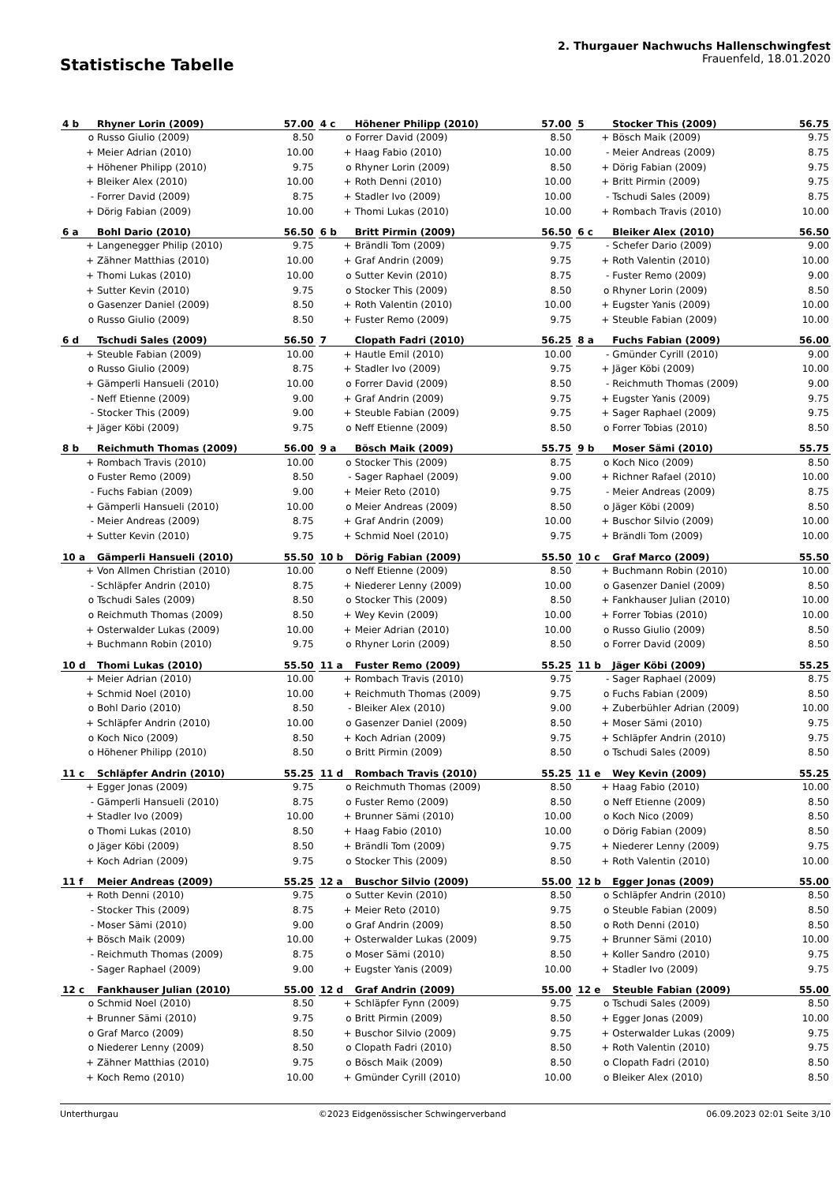Statistische Tabelle
2. Thurgauer Nachwuchs Hallenschwingfest
Frauenfeld, 18.01.2020
| 4 b | Rhyner Lorin (2009) | 57.00 |
| --- | --- | --- |
| o | Russo Giulio (2009) | 8.50 |
| + | Meier Adrian (2010) | 10.00 |
| + | Höhener Philipp (2010) | 9.75 |
| + | Bleiker Alex (2010) | 10.00 |
| - | Forrer David (2009) | 8.75 |
| + | Dörig Fabian (2009) | 10.00 |
| 4 c | Höhener Philipp (2010) | 57.00 |
| --- | --- | --- |
| o | Forrer David (2009) | 8.50 |
| + | Haag Fabio (2010) | 10.00 |
| o | Rhyner Lorin (2009) | 8.50 |
| + | Roth Denni (2010) | 10.00 |
| + | Stadler Ivo (2009) | 10.00 |
| + | Thomi Lukas (2010) | 10.00 |
| 5 | Stocker This (2009) | 56.75 |
| --- | --- | --- |
| + | Bösch Maik (2009) | 9.75 |
| - | Meier Andreas (2009) | 8.75 |
| + | Dörig Fabian (2009) | 9.75 |
| + | Britt Pirmin (2009) | 9.75 |
| - | Tschudi Sales (2009) | 8.75 |
| + | Rombach Travis (2010) | 10.00 |
| 6 a | Bohl Dario (2010) | 56.50 |
| --- | --- | --- |
| + | Langenegger Philip (2010) | 9.75 |
| + | Zähner Matthias (2010) | 10.00 |
| + | Thomi Lukas (2010) | 10.00 |
| + | Sutter Kevin (2010) | 9.75 |
| o | Gasenzer Daniel (2009) | 8.50 |
| o | Russo Giulio (2009) | 8.50 |
| 6 b | Britt Pirmin (2009) | 56.50 |
| --- | --- | --- |
| + | Brändli Tom (2009) | 9.75 |
| + | Graf Andrin (2009) | 9.75 |
| o | Sutter Kevin (2010) | 8.75 |
| o | Stocker This (2009) | 8.50 |
| + | Roth Valentin (2010) | 10.00 |
| + | Fuster Remo (2009) | 9.75 |
| 6 c | Bleiker Alex (2010) | 56.50 |
| --- | --- | --- |
| - | Schefer Dario (2009) | 9.00 |
| + | Roth Valentin (2010) | 10.00 |
| - | Fuster Remo (2009) | 9.00 |
| o | Rhyner Lorin (2009) | 8.50 |
| + | Eugster Yanis (2009) | 10.00 |
| + | Steuble Fabian (2009) | 10.00 |
| 6 d | Tschudi Sales (2009) | 56.50 |
| --- | --- | --- |
| + | Steuble Fabian (2009) | 10.00 |
| o | Russo Giulio (2009) | 8.75 |
| + | Gämperli Hansueli (2010) | 10.00 |
| - | Neff Etienne (2009) | 9.00 |
| - | Stocker This (2009) | 9.00 |
| + | Jäger Köbi (2009) | 9.75 |
| 7 | Clopath Fadri (2010) | 56.25 |
| --- | --- | --- |
| + | Hautle Emil (2010) | 10.00 |
| + | Stadler Ivo (2009) | 9.75 |
| o | Forrer David (2009) | 8.50 |
| + | Graf Andrin (2009) | 9.75 |
| + | Steuble Fabian (2009) | 9.75 |
| o | Neff Etienne (2009) | 8.50 |
| 8 a | Fuchs Fabian (2009) | 56.00 |
| --- | --- | --- |
| - | Gmünder Cyrill (2010) | 9.00 |
| + | Jäger Köbi (2009) | 10.00 |
| - | Reichmuth Thomas (2009) | 9.00 |
| + | Eugster Yanis (2009) | 9.75 |
| + | Sager Raphael (2009) | 9.75 |
| o | Forrer Tobias (2010) | 8.50 |
| 8 b | Reichmuth Thomas (2009) | 56.00 |
| --- | --- | --- |
| + | Rombach Travis (2010) | 10.00 |
| o | Fuster Remo (2009) | 8.50 |
| - | Fuchs Fabian (2009) | 9.00 |
| + | Gämperli Hansueli (2010) | 10.00 |
| - | Meier Andreas (2009) | 8.75 |
| + | Sutter Kevin (2010) | 9.75 |
| 9 a | Bösch Maik (2009) | 55.75 |
| --- | --- | --- |
| o | Stocker This (2009) | 8.75 |
| - | Sager Raphael (2009) | 9.00 |
| + | Meier Reto (2010) | 9.75 |
| o | Meier Andreas (2009) | 8.50 |
| + | Graf Andrin (2009) | 10.00 |
| + | Schmid Noel (2010) | 9.75 |
| 9 b | Moser Sämi (2010) | 55.75 |
| --- | --- | --- |
| o | Koch Nico (2009) | 8.50 |
| + | Richner Rafael (2010) | 10.00 |
| - | Meier Andreas (2009) | 8.75 |
| o | Jäger Köbi (2009) | 8.50 |
| + | Buschor Silvio (2009) | 10.00 |
| + | Brändli Tom (2009) | 10.00 |
| 10 a | Gämperli Hansueli (2010) | 55.50 |
| --- | --- | --- |
| + | Von Allmen Christian (2010) | 10.00 |
| - | Schläpfer Andrin (2010) | 8.75 |
| o | Tschudi Sales (2009) | 8.50 |
| o | Reichmuth Thomas (2009) | 8.50 |
| + | Osterwalder Lukas (2009) | 10.00 |
| + | Buchmann Robin (2010) | 9.75 |
| 10 b | Dörig Fabian (2009) | 55.50 |
| --- | --- | --- |
| o | Neff Etienne (2009) | 8.50 |
| + | Niederer Lenny (2009) | 10.00 |
| o | Stocker This (2009) | 8.50 |
| + | Wey Kevin (2009) | 10.00 |
| + | Meier Adrian (2010) | 10.00 |
| o | Rhyner Lorin (2009) | 8.50 |
| 10 c | Graf Marco (2009) | 55.50 |
| --- | --- | --- |
| + | Buchmann Robin (2010) | 10.00 |
| o | Gasenzer Daniel (2009) | 8.50 |
| + | Fankhauser Julian (2010) | 10.00 |
| + | Forrer Tobias (2010) | 10.00 |
| o | Russo Giulio (2009) | 8.50 |
| o | Forrer David (2009) | 8.50 |
| 10 d | Thomi Lukas (2010) | 55.50 |
| --- | --- | --- |
| + | Meier Adrian (2010) | 10.00 |
| + | Schmid Noel (2010) | 10.00 |
| o | Bohl Dario (2010) | 8.50 |
| + | Schläpfer Andrin (2010) | 10.00 |
| o | Koch Nico (2009) | 8.50 |
| o | Höhener Philipp (2010) | 8.50 |
| 11 a | Fuster Remo (2009) | 55.25 |
| --- | --- | --- |
| + | Rombach Travis (2010) | 9.75 |
| + | Reichmuth Thomas (2009) | 9.75 |
| - | Bleiker Alex (2010) | 9.00 |
| o | Gasenzer Daniel (2009) | 8.50 |
| + | Koch Adrian (2009) | 9.75 |
| o | Britt Pirmin (2009) | 8.50 |
| 11 b | Jäger Köbi (2009) | 55.25 |
| --- | --- | --- |
| - | Sager Raphael (2009) | 8.75 |
| o | Fuchs Fabian (2009) | 8.50 |
| + | Zuberbühler Adrian (2009) | 10.00 |
| + | Moser Sämi (2010) | 9.75 |
| + | Schläpfer Andrin (2010) | 9.75 |
| o | Tschudi Sales (2009) | 8.50 |
| 11 c | Schläpfer Andrin (2010) | 55.25 |
| --- | --- | --- |
| + | Egger Jonas (2009) | 9.75 |
| - | Gämperli Hansueli (2010) | 8.75 |
| + | Stadler Ivo (2009) | 10.00 |
| o | Thomi Lukas (2010) | 8.50 |
| o | Jäger Köbi (2009) | 8.50 |
| + | Koch Adrian (2009) | 9.75 |
| 11 d | Rombach Travis (2010) | 55.25 |
| --- | --- | --- |
| o | Reichmuth Thomas (2009) | 8.50 |
| o | Fuster Remo (2009) | 8.50 |
| + | Brunner Sämi (2010) | 10.00 |
| + | Haag Fabio (2010) | 10.00 |
| + | Brändli Tom (2009) | 9.75 |
| o | Stocker This (2009) | 8.50 |
| 11 e | Wey Kevin (2009) | 55.25 |
| --- | --- | --- |
| + | Haag Fabio (2010) | 10.00 |
| o | Neff Etienne (2009) | 8.50 |
| o | Koch Nico (2009) | 8.50 |
| o | Dörig Fabian (2009) | 8.50 |
| + | Niederer Lenny (2009) | 9.75 |
| + | Roth Valentin (2010) | 10.00 |
| 11 f | Meier Andreas (2009) | 55.25 |
| --- | --- | --- |
| + | Roth Denni (2010) | 9.75 |
| - | Stocker This (2009) | 8.75 |
| - | Moser Sämi (2010) | 9.00 |
| + | Bösch Maik (2009) | 10.00 |
| - | Reichmuth Thomas (2009) | 8.75 |
| - | Sager Raphael (2009) | 9.00 |
| 12 a | Buschor Silvio (2009) | 55.00 |
| --- | --- | --- |
| o | Sutter Kevin (2010) | 8.50 |
| + | Meier Reto (2010) | 9.75 |
| o | Graf Andrin (2009) | 8.50 |
| + | Osterwalder Lukas (2009) | 9.75 |
| o | Moser Sämi (2010) | 8.50 |
| + | Eugster Yanis (2009) | 10.00 |
| 12 b | Egger Jonas (2009) | 55.00 |
| --- | --- | --- |
| o | Schläpfer Andrin (2010) | 8.50 |
| o | Steuble Fabian (2009) | 8.50 |
| o | Roth Denni (2010) | 8.50 |
| + | Brunner Sämi (2010) | 10.00 |
| + | Koller Sandro (2010) | 9.75 |
| + | Stadler Ivo (2009) | 9.75 |
| 12 c | Fankhauser Julian (2010) | 55.00 |
| --- | --- | --- |
| o | Schmid Noel (2010) | 8.50 |
| + | Brunner Sämi (2010) | 9.75 |
| o | Graf Marco (2009) | 8.50 |
| o | Niederer Lenny (2009) | 8.50 |
| + | Zähner Matthias (2010) | 9.75 |
| + | Koch Remo (2010) | 10.00 |
| 12 d | Graf Andrin (2009) | 55.00 |
| --- | --- | --- |
| + | Schläpfer Fynn (2009) | 9.75 |
| o | Britt Pirmin (2009) | 8.50 |
| + | Buschor Silvio (2009) | 9.75 |
| o | Clopath Fadri (2010) | 8.50 |
| o | Bösch Maik (2009) | 8.50 |
| + | Gmünder Cyrill (2010) | 10.00 |
| 12 e | Steuble Fabian (2009) | 55.00 |
| --- | --- | --- |
| o | Tschudi Sales (2009) | 8.50 |
| + | Egger Jonas (2009) | 10.00 |
| + | Osterwalder Lukas (2009) | 9.75 |
| + | Roth Valentin (2010) | 9.75 |
| o | Clopath Fadri (2010) | 8.50 |
| o | Bleiker Alex (2010) | 8.50 |
Unterthurgau ©2023 Eidgenössischer Schwingerverband 06.09.2023 02:01 Seite 3/10